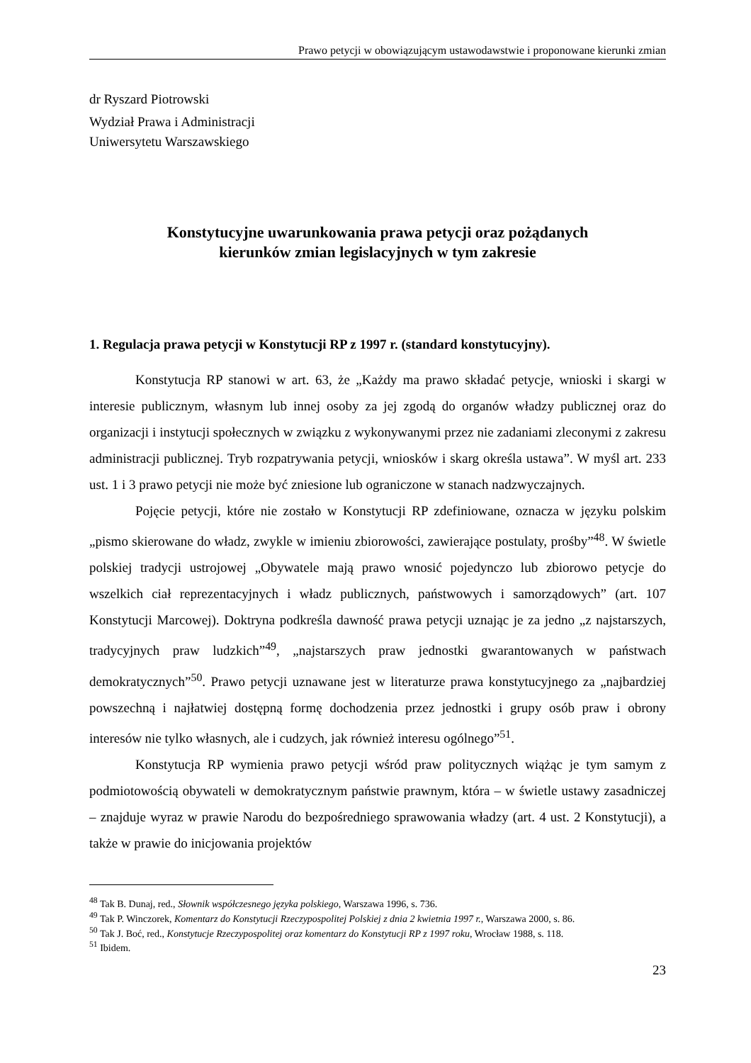Prawo petycji w obowiązującym ustawodawstwie i proponowane kierunki zmian
dr Ryszard Piotrowski
Wydział Prawa i Administracji
Uniwersytetu Warszawskiego
Konstytucyjne uwarunkowania prawa petycji oraz pożądanych
kierunków zmian legislacyjnych w tym zakresie
1. Regulacja prawa petycji w Konstytucji RP z 1997 r. (standard konstytucyjny).
Konstytucja RP stanowi w art. 63, że „Każdy ma prawo składać petycje, wnioski i skargi w interesie publicznym, własnym lub innej osoby za jej zgodą do organów władzy publicznej oraz do organizacji i instytucji społecznych w związku z wykonywanymi przez nie zadaniami zleconymi z zakresu administracji publicznej. Tryb rozpatrywania petycji, wniosków i skarg określa ustawa”. W myśl art. 233 ust. 1 i 3 prawo petycji nie może być zniesione lub ograniczone w stanach nadzwyczajnych.
Pojęcie petycji, które nie zostało w Konstytucji RP zdefiniowane, oznacza w języku polskim „pismo skierowane do władz, zwykle w imieniu zbiorowości, zawierające postulaty, prośby”<sup>48</sup>. W świetle polskiej tradycji ustrojowej „Obywatele mają prawo wnosić pojedynczo lub zbiorowo petycje do wszelkich ciał reprezentacyjnych i władz publicznych, państwowych i samorządowych” (art. 107 Konstytucji Marcowej). Doktryna podkreśla dawność prawa petycji uznając je za jedno „z najstarszych, tradycyjnych praw ludzkich”<sup>49</sup>, „najstarszych praw jednostki gwarantowanych w państwach demokratycznych”<sup>50</sup>. Prawo petycji uznawane jest w literaturze prawa konstytucyjnego za „najbardziej powszechną i najłatwiej dostępną formę dochodzenia przez jednostki i grupy osób praw i obrony interesów nie tylko własnych, ale i cudzych, jak również interesu ogólnego”<sup>51</sup>.
Konstytucja RP wymienia prawo petycji wśród praw politycznych wiążąc je tym samym z podmiotowością obywateli w demokratycznym państwie prawnym, która – w świetle ustawy zasadniczej – znajduje wyraz w prawie Narodu do bezpośredniego sprawowania władzy (art. 4 ust. 2 Konstytucji), a także w prawie do inicjowania projektów
<sup>48</sup> Tak B. Dunaj, red., Słownik współczesnego języka polskiego, Warszawa 1996, s. 736.
<sup>49</sup> Tak P. Winczorek, Komentarz do Konstytucji Rzeczypospolitej Polskiej z dnia 2 kwietnia 1997 r., Warszawa 2000, s. 86.
<sup>50</sup> Tak J. Boć, red., Konstytucje Rzeczypospolitej oraz komentarz do Konstytucji RP z 1997 roku, Wrocław 1988, s. 118.
<sup>51</sup> Ibidem.
23